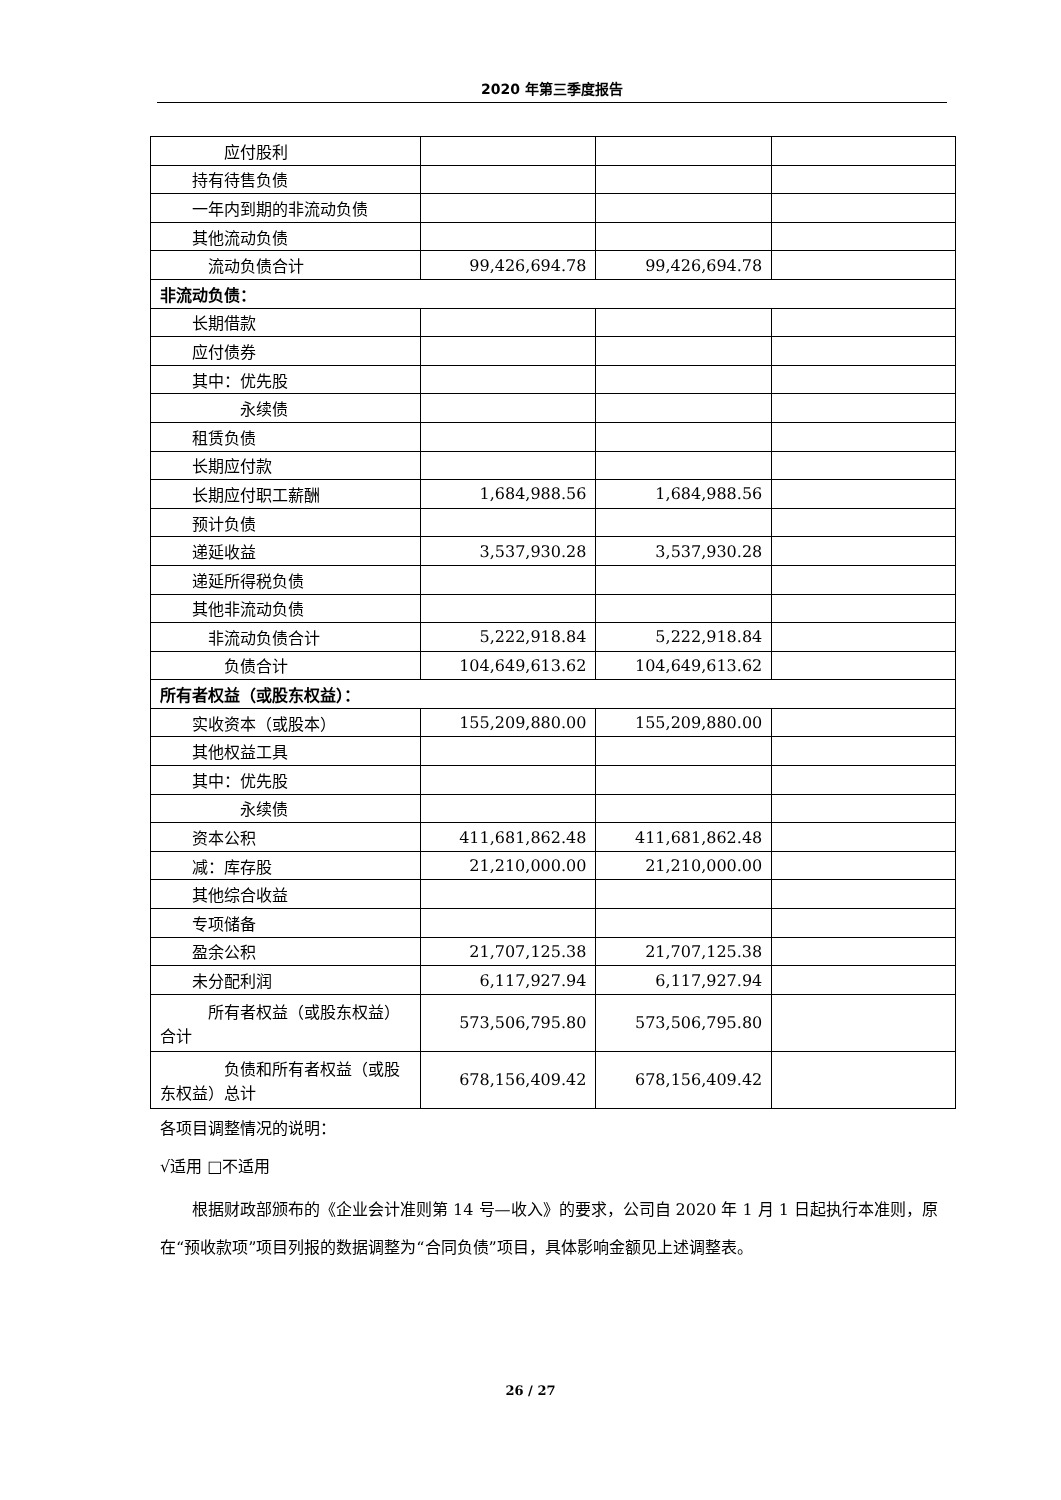2020 年第三季度报告
| 应付股利 | | | |
| 持有待售负债 | | | |
| 一年内到期的非流动负债 | | | |
| 其他流动负债 | | | |
| 流动负债合计 | 99,426,694.78 | 99,426,694.78 | |
| 非流动负债： | | | |
| 长期借款 | | | |
| 应付债券 | | | |
| 其中：优先股 | | | |
| 永续债 | | | |
| 租赁负债 | | | |
| 长期应付款 | | | |
| 长期应付职工薪酬 | 1,684,988.56 | 1,684,988.56 | |
| 预计负债 | | | |
| 递延收益 | 3,537,930.28 | 3,537,930.28 | |
| 递延所得税负债 | | | |
| 其他非流动负债 | | | |
| 非流动负债合计 | 5,222,918.84 | 5,222,918.84 | |
| 负债合计 | 104,649,613.62 | 104,649,613.62 | |
| 所有者权益（或股东权益）： | | | |
| 实收资本（或股本） | 155,209,880.00 | 155,209,880.00 | |
| 其他权益工具 | | | |
| 其中：优先股 | | | |
| 永续债 | | | |
| 资本公积 | 411,681,862.48 | 411,681,862.48 | |
| 减：库存股 | 21,210,000.00 | 21,210,000.00 | |
| 其他综合收益 | | | |
| 专项储备 | | | |
| 盈余公积 | 21,707,125.38 | 21,707,125.38 | |
| 未分配利润 | 6,117,927.94 | 6,117,927.94 | |
| 所有者权益（或股东权益）合计 | 573,506,795.80 | 573,506,795.80 | |
| 负债和所有者权益（或股东权益）总计 | 678,156,409.42 | 678,156,409.42 | |
各项目调整情况的说明：
√适用 □不适用
根据财政部颁布的《企业会计准则第 14 号—收入》的要求，公司自 2020 年 1 月 1 日起执行本准则，原在“预收款项”项目列报的数据调整为“合同负债”项目，具体影响金额见上述调整表。
26 / 27